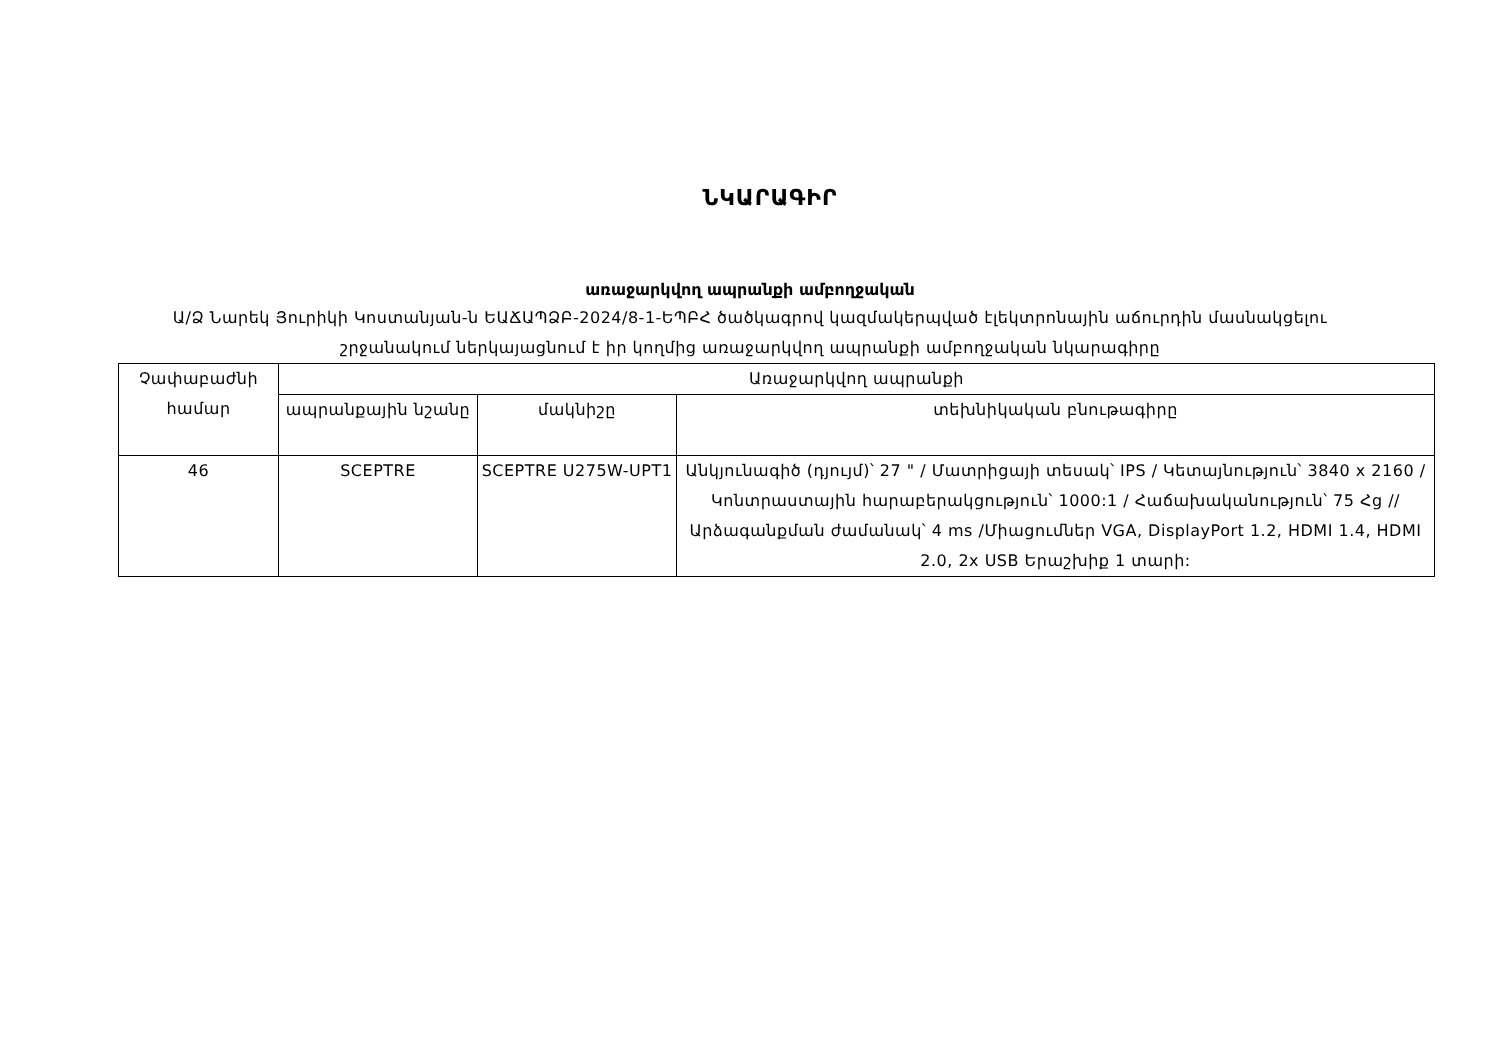ՆԿԱՐԱԳԻՐ
առաջարկվող ապրանքի ամբողջական
Ա/Ձ Նարեկ Յուրիկի Կոստանյան-ն ԵԱՃԱՊՁԲ-2024/8-1-ԵՊԲՀ ծածկագրով կազմակերպված էլեկտրոնային աճուրդին մասնակցելու շրջանակում ներկայացնում է իր կողմից առաջարկվող ապրանքի ամբողջական նկարագիրը
| Չափաբաժնի համար | Առաջարկվող ապրանքի | | |
| | ապրանքային նշանը | մակնիշը | տեխնիկական բնութագիրը |
| 46 | SCEPTRE | SCEPTRE U275W-UPT1 | Անկյունագիծ (դյույմ)՝ 27 " / Մատրիցայի տեսակ՝ IPS / Կետայնություն՝ 3840 x 2160 / Կոնտրաստային հարաբերակցություն՝ 1000:1 / Հաճախականություն՝ 75 Հց // Արձագանքման ժամանակ՝ 4 ms /Միացումներ VGA, DisplayPort 1.2, HDMI 1.4, HDMI 2.0, 2x USB Երաշխիք 1 տարի: |